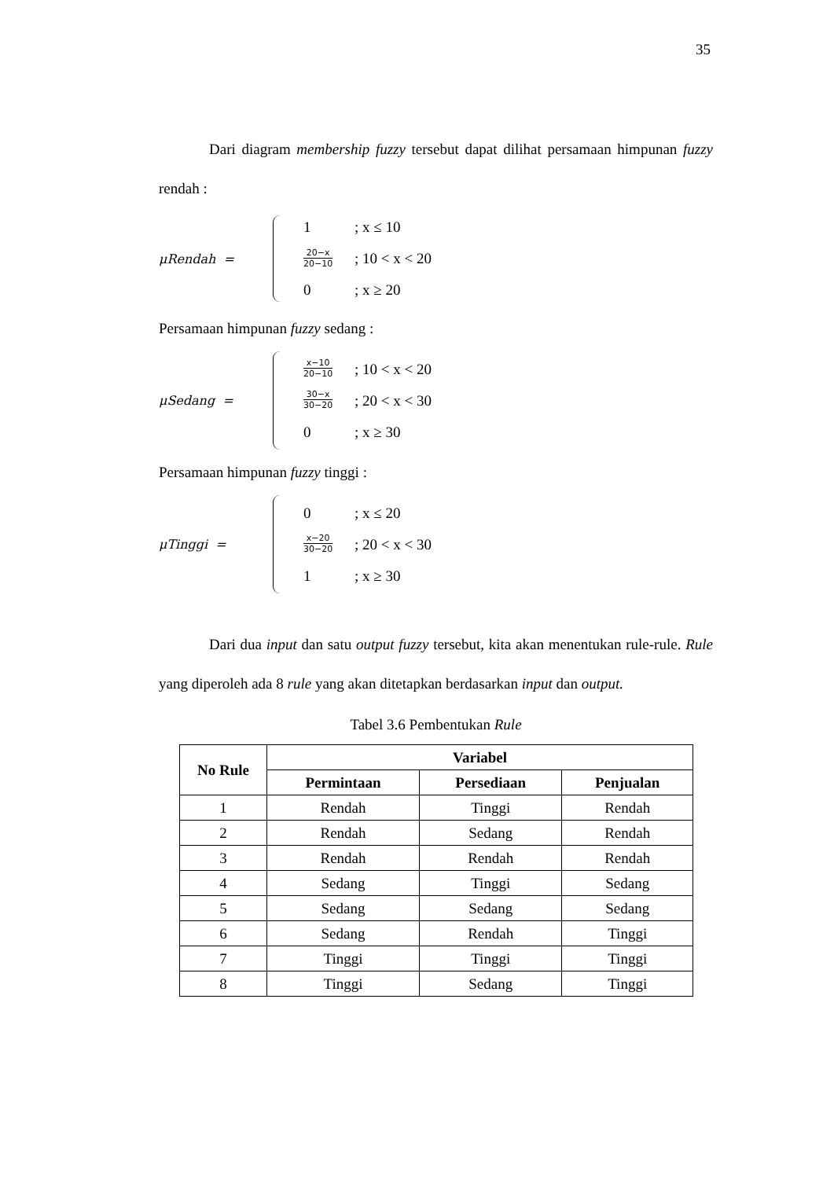35
Dari diagram membership fuzzy tersebut dapat dilihat persamaan himpunan fuzzy rendah :
μRendah =
1; x ≤ 10
20−x 20−10; 10 < x < 20
0; x ≥ 20
Persamaan himpunan fuzzy sedang :
μSedang =
x−10 20−10; 10 < x < 20
30−x 30−20; 20 < x < 30
0; x ≥ 30
Persamaan himpunan fuzzy tinggi :
μTinggi =
0; x ≤ 20
x−20 30−20; 20 < x < 30
1; x ≥ 30
Dari dua input dan satu output fuzzy tersebut, kita akan menentukan rule-rule. Rule yang diperoleh ada 8 rule yang akan ditetapkan berdasarkan input dan output.
Tabel 3.6 Pembentukan Rule
| No Rule | Variabel | | |
| --- | --- | --- | --- |
| | Permintaan | Persediaan | Penjualan |
| 1 | Rendah | Tinggi | Rendah |
| 2 | Rendah | Sedang | Rendah |
| 3 | Rendah | Rendah | Rendah |
| 4 | Sedang | Tinggi | Sedang |
| 5 | Sedang | Sedang | Sedang |
| 6 | Sedang | Rendah | Tinggi |
| 7 | Tinggi | Tinggi | Tinggi |
| 8 | Tinggi | Sedang | Tinggi |